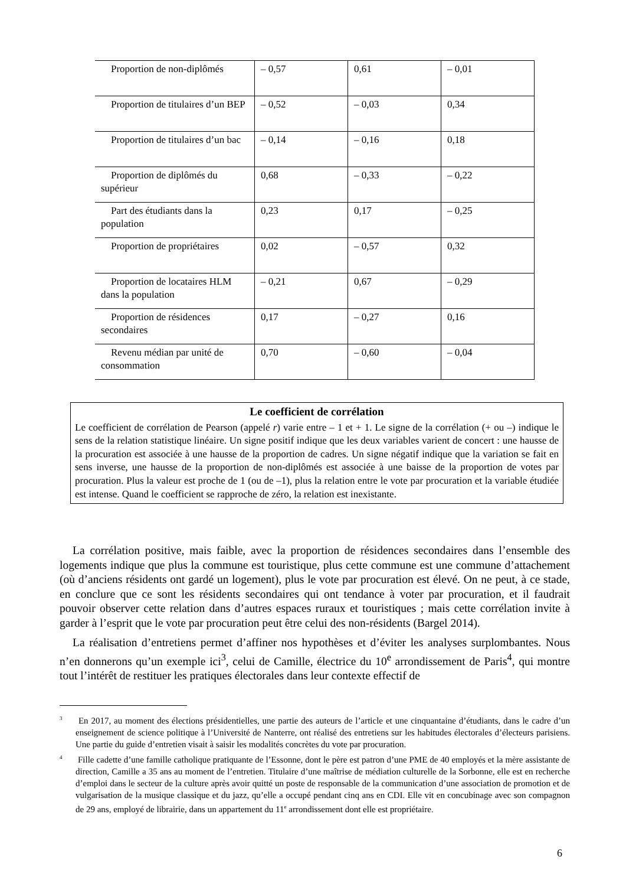| Proportion de non-diplômés | – 0,57 | 0,61 | – 0,01 |
| Proportion de titulaires d’un BEP | – 0,52 | – 0,03 | 0,34 |
| Proportion de titulaires d’un bac | – 0,14 | – 0,16 | 0,18 |
| Proportion de diplômés du supérieur | 0,68 | – 0,33 | – 0,22 |
| Part des étudiants dans la population | 0,23 | 0,17 | – 0,25 |
| Proportion de propriétaires | 0,02 | – 0,57 | 0,32 |
| Proportion de locataires HLM dans la population | – 0,21 | 0,67 | – 0,29 |
| Proportion de résidences secondaires | 0,17 | – 0,27 | 0,16 |
| Revenu médian par unité de consommation | 0,70 | – 0,60 | – 0,04 |
Le coefficient de corrélation
Le coefficient de corrélation de Pearson (appelé r) varie entre – 1 et + 1. Le signe de la corrélation (+ ou –) indique le sens de la relation statistique linéaire. Un signe positif indique que les deux variables varient de concert : une hausse de la procuration est associée à une hausse de la proportion de cadres. Un signe négatif indique que la variation se fait en sens inverse, une hausse de la proportion de non-diplômés est associée à une baisse de la proportion de votes par procuration. Plus la valeur est proche de 1 (ou de –1), plus la relation entre le vote par procuration et la variable étudiée est intense. Quand le coefficient se rapproche de zéro, la relation est inexistante.
La corrélation positive, mais faible, avec la proportion de résidences secondaires dans l’ensemble des logements indique que plus la commune est touristique, plus cette commune est une commune d’attachement (où d’anciens résidents ont gardé un logement), plus le vote par procuration est élevé. On ne peut, à ce stade, en conclure que ce sont les résidents secondaires qui ont tendance à voter par procuration, et il faudrait pouvoir observer cette relation dans d’autres espaces ruraux et touristiques ; mais cette corrélation invite à garder à l’esprit que le vote par procuration peut être celui des non-résidents (Bargel 2014).
La réalisation d’entretiens permet d’affiner nos hypothèses et d’éviter les analyses surplombantes. Nous n’en donnerons qu’un exemple ici<sup>3</sup>, celui de Camille, électrice du 10<sup>e</sup> arrondissement de Paris<sup>4</sup>, qui montre tout l’intérêt de restituer les pratiques électorales dans leur contexte effectif de
<sup>3</sup> En 2017, au moment des élections présidentielles, une partie des auteurs de l’article et une cinquantaine d’étudiants, dans le cadre d’un enseignement de science politique à l’Université de Nanterre, ont réalisé des entretiens sur les habitudes électorales d’électeurs parisiens. Une partie du guide d’entretien visait à saisir les modalités concrètes du vote par procuration.
<sup>4</sup> Fille cadette d’une famille catholique pratiquante de l’Essonne, dont le père est patron d’une PME de 40 employés et la mère assistante de direction, Camille a 35 ans au moment de l’entretien. Titulaire d’une maîtrise de médiation culturelle de la Sorbonne, elle est en recherche d’emploi dans le secteur de la culture après avoir quitté un poste de responsable de la communication d’une association de promotion et de vulgarisation de la musique classique et du jazz, qu’elle a occupé pendant cinq ans en CDI. Elle vit en concubinage avec son compagnon de 29 ans, employé de librairie, dans un appartement du 11<sup>e</sup> arrondissement dont elle est propriétaire.
6